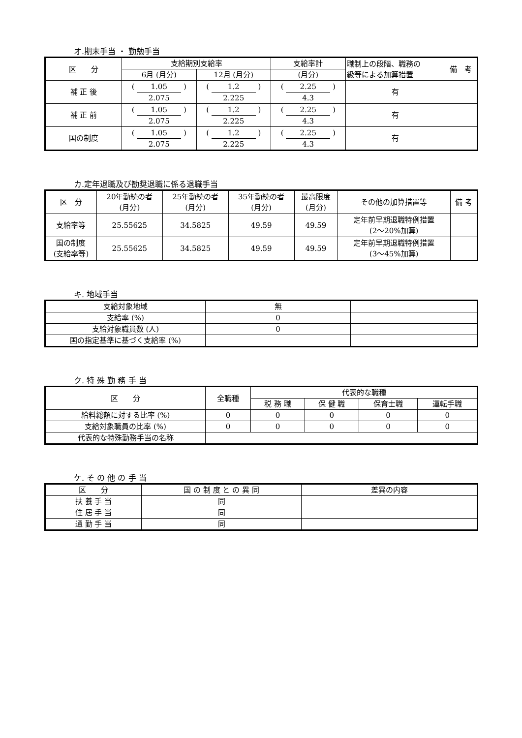オ.期末手当 ・ 勤勉手当
| 区 分 | 支給期別支給率 | | 支給率計 | 職制上の段階、職務の 級等による加算措置 | 備 考 |
| --- | --- | --- | --- | --- | --- |
| | 6月 (月分) | 12月 (月分) | (月分) | | |
| 補 正 後 | ( 1.05 ) 2.075 | ( 1.2 ) 2.225 | ( 2.25 ) 4.3 | 有 | |
| 補 正 前 | ( 1.05 ) 2.075 | ( 1.2 ) 2.225 | ( 2.25 ) 4.3 | 有 | |
| 国の制度 | ( 1.05 ) 2.075 | ( 1.2 ) 2.225 | ( 2.25 ) 4.3 | 有 | |
カ.定年退職及び勧奨退職に係る退職手当
| 区 分 | 20年勤続の者 (月分) | 25年勤続の者 (月分) | 35年勤続の者 (月分) | 最高限度 (月分) | その他の加算措置等 | 備 考 |
| --- | --- | --- | --- | --- | --- | --- |
| 支給率等 | 25.55625 | 34.5825 | 49.59 | 49.59 | 定年前早期退職特例措置 (2～20%加算) | |
| 国の制度 (支給率等) | 25.55625 | 34.5825 | 49.59 | 49.59 | 定年前早期退職特例措置 (3～45%加算) | |
キ. 地域手当
| 支給対象地域 | 無 | |
| 支給率 (%) | 0 | |
| 支給対象職員数 (人) | 0 | |
| 国の指定基準に基づく支給率 (%) | | |
ク. 特 殊 勤 務 手 当
| 区 分 | 全職種 | 代表的な職種 | | | |
| --- | --- | --- | --- | --- | --- |
| | | 税 務 職 | 保 健 職 | 保育士職 | 運転手職 |
| 給料総額に対する比率 (%) | 0 | 0 | 0 | 0 | 0 |
| 支給対象職員の比率 (%) | 0 | 0 | 0 | 0 | 0 |
| 代表的な特殊勤務手当の名称 | | | | | |
ケ. そ の 他 の 手 当
| 区 分 | 国 の 制 度 と の 異 同 | 差異の内容 |
| --- | --- | --- |
| 扶 養 手 当 | 同 | |
| 住 居 手 当 | 同 | |
| 通 勤 手 当 | 同 | |